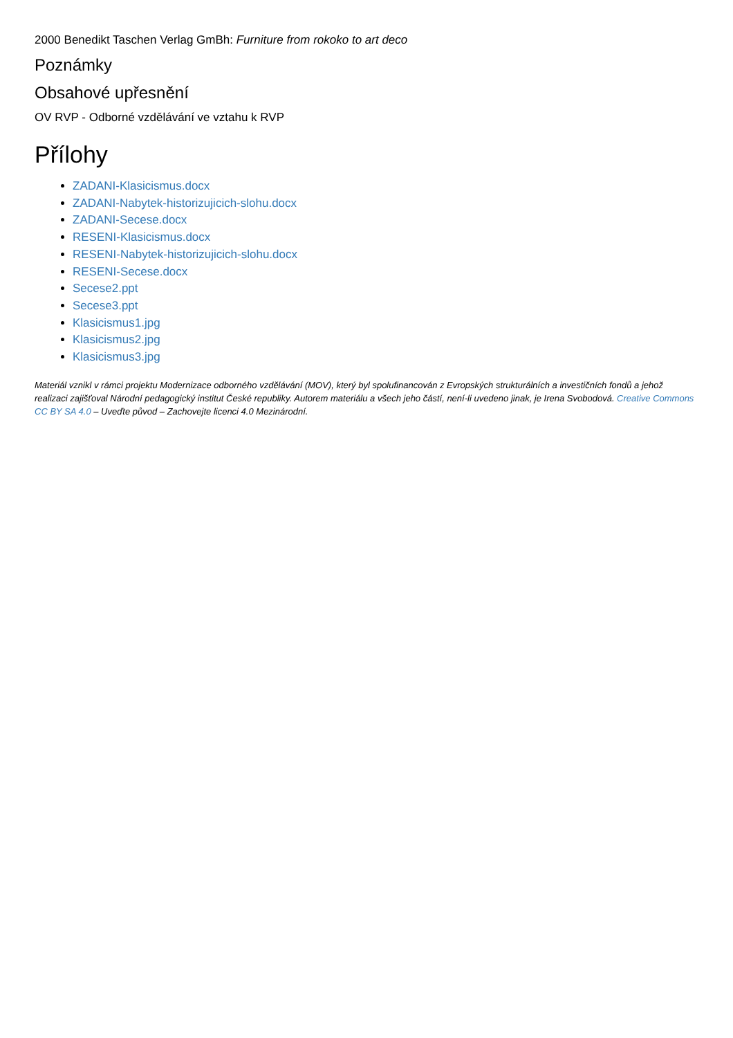2000 Benedikt Taschen Verlag GmBh: Furniture from rokoko to art deco
Poznámky
Obsahové upřesnění
OV RVP - Odborné vzdělávání ve vztahu k RVP
Přílohy
ZADANI-Klasicismus.docx
ZADANI-Nabytek-historizujicich-slohu.docx
ZADANI-Secese.docx
RESENI-Klasicismus.docx
RESENI-Nabytek-historizujicich-slohu.docx
RESENI-Secese.docx
Secese2.ppt
Secese3.ppt
Klasicismus1.jpg
Klasicismus2.jpg
Klasicismus3.jpg
Materiál vznikl v rámci projektu Modernizace odborného vzdělávání (MOV), který byl spolufinancován z Evropských strukturálních a investičních fondů a jehož realizaci zajišťoval Národní pedagogický institut České republiky. Autorem materiálu a všech jeho částí, není-li uvedeno jinak, je Irena Svobodová. Creative Commons CC BY SA 4.0 – Uveďte původ – Zachovejte licenci 4.0 Mezinárodní.